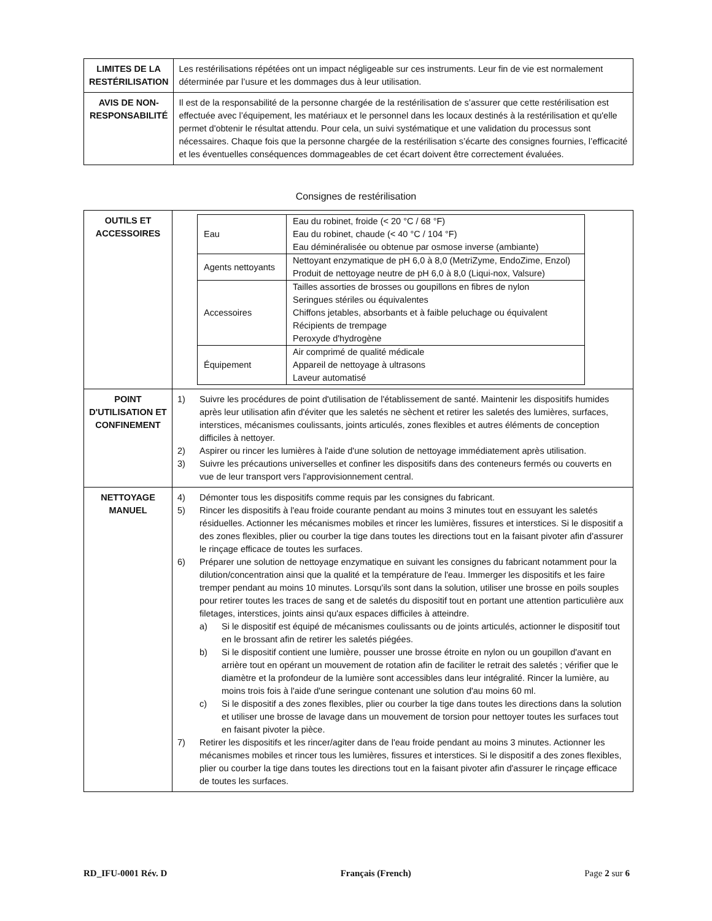| LIMITES DE LA RESTÉRILISATION | Les restérilisations répétées ont un impact négligeable sur ces instruments. Leur fin de vie est normalement déterminée par l’usure et les dommages dus à leur utilisation. |
| AVIS DE NON-RESPONSABILITÉ | Il est de la responsabilité de la personne chargée de la restérilisation de s’assurer que cette restérilisation est effectuée avec l’équipement, les matériaux et le personnel dans les locaux destinés à la restérilisation et qu'elle permet d'obtenir le résultat attendu. Pour cela, un suivi systématique et une validation du processus sont nécessaires. Chaque fois que la personne chargée de la restérilisation s’écarte des consignes fournies, l’efficacité et les éventuelles conséquences dommageables de cet écart doivent être correctement évaluées. |
Consignes de restérilisation
| OUTILS ET ACCESSOIRES | / Eau / Eau du robinet, froide (< 20 °C / 68 °F) Eau du robinet, chaude (< 40 °C / 104 °F) Eau déminéralisée ou obtenue par osmose inverse (ambiante) / / Agents nettoyants / Nettoyant enzymatique de pH 6,0 à 8,0 (MetriZyme, EndoZime, Enzol) Produit de nettoyage neutre de pH 6,0 à 8,0 (Liqui-nox, Valsure) / / Accessoires / Tailles assorties de brosses ou goupillons en fibres de nylon Seringues stériles ou équivalentes Chiffons jetables, absorbants et à faible peluchage ou équivalent Récipients de trempage Peroxyde d'hydrogène / / Équipement / Air comprimé de qualité médicale Appareil de nettoyage à ultrasons Laveur automatisé / |
| POINT D'UTILISATION ET CONFINEMENT | 1) Suivre les procédures de point d'utilisation de l'établissement de santé. Maintenir les dispositifs humides après leur utilisation afin d'éviter que les saletés ne sèchent et retirer les saletés des lumières, surfaces, interstices, mécanismes coulissants, joints articulés, zones flexibles et autres éléments de conception difficiles à nettoyer. 2) Aspirer ou rincer les lumières à l'aide d'une solution de nettoyage immédiatement après utilisation. 3) Suivre les précautions universelles et confiner les dispositifs dans des conteneurs fermés ou couverts en vue de leur transport vers l'approvisionnement central. |
| NETTOYAGE MANUEL | 4) Démonter tous les dispositifs comme requis par les consignes du fabricant. 5) Rincer les dispositifs à l'eau froide courante pendant au moins 3 minutes tout en essuyant les saletés résiduelles. Actionner les mécanismes mobiles et rincer les lumières, fissures et interstices. Si le dispositif a des zones flexibles, plier ou courber la tige dans toutes les directions tout en la faisant pivoter afin d'assurer le rinçage efficace de toutes les surfaces. 6) Préparer une solution de nettoyage enzymatique en suivant les consignes du fabricant notamment pour la dilution/concentration ainsi que la qualité et la température de l'eau. Immerger les dispositifs et les faire tremper pendant au moins 10 minutes. Lorsqu'ils sont dans la solution, utiliser une brosse en poils souples pour retirer toutes les traces de sang et de saletés du dispositif tout en portant une attention particulière aux filetages, interstices, joints ainsi qu'aux espaces difficiles à atteindre. a) Si le dispositif est équipé de mécanismes coulissants ou de joints articulés, actionner le dispositif tout en le brossant afin de retirer les saletés piégées. b) Si le dispositif contient une lumière, pousser une brosse étroite en nylon ou un goupillon d'avant en arrière tout en opérant un mouvement de rotation afin de faciliter le retrait des saletés ; vérifier que le diamètre et la profondeur de la lumière sont accessibles dans leur intégralité. Rincer la lumière, au moins trois fois à l'aide d'une seringue contenant une solution d'au moins 60 ml. c) Si le dispositif a des zones flexibles, plier ou courber la tige dans toutes les directions dans la solution et utiliser une brosse de lavage dans un mouvement de torsion pour nettoyer toutes les surfaces tout en faisant pivoter la pièce. 7) Retirer les dispositifs et les rincer/agiter dans de l'eau froide pendant au moins 3 minutes. Actionner les mécanismes mobiles et rincer tous les lumières, fissures et interstices. Si le dispositif a des zones flexibles, plier ou courber la tige dans toutes les directions tout en la faisant pivoter afin d'assurer le rinçage efficace de toutes les surfaces. |
RD_IFU-0001 Rév. D Français (French) Page 2 sur 6